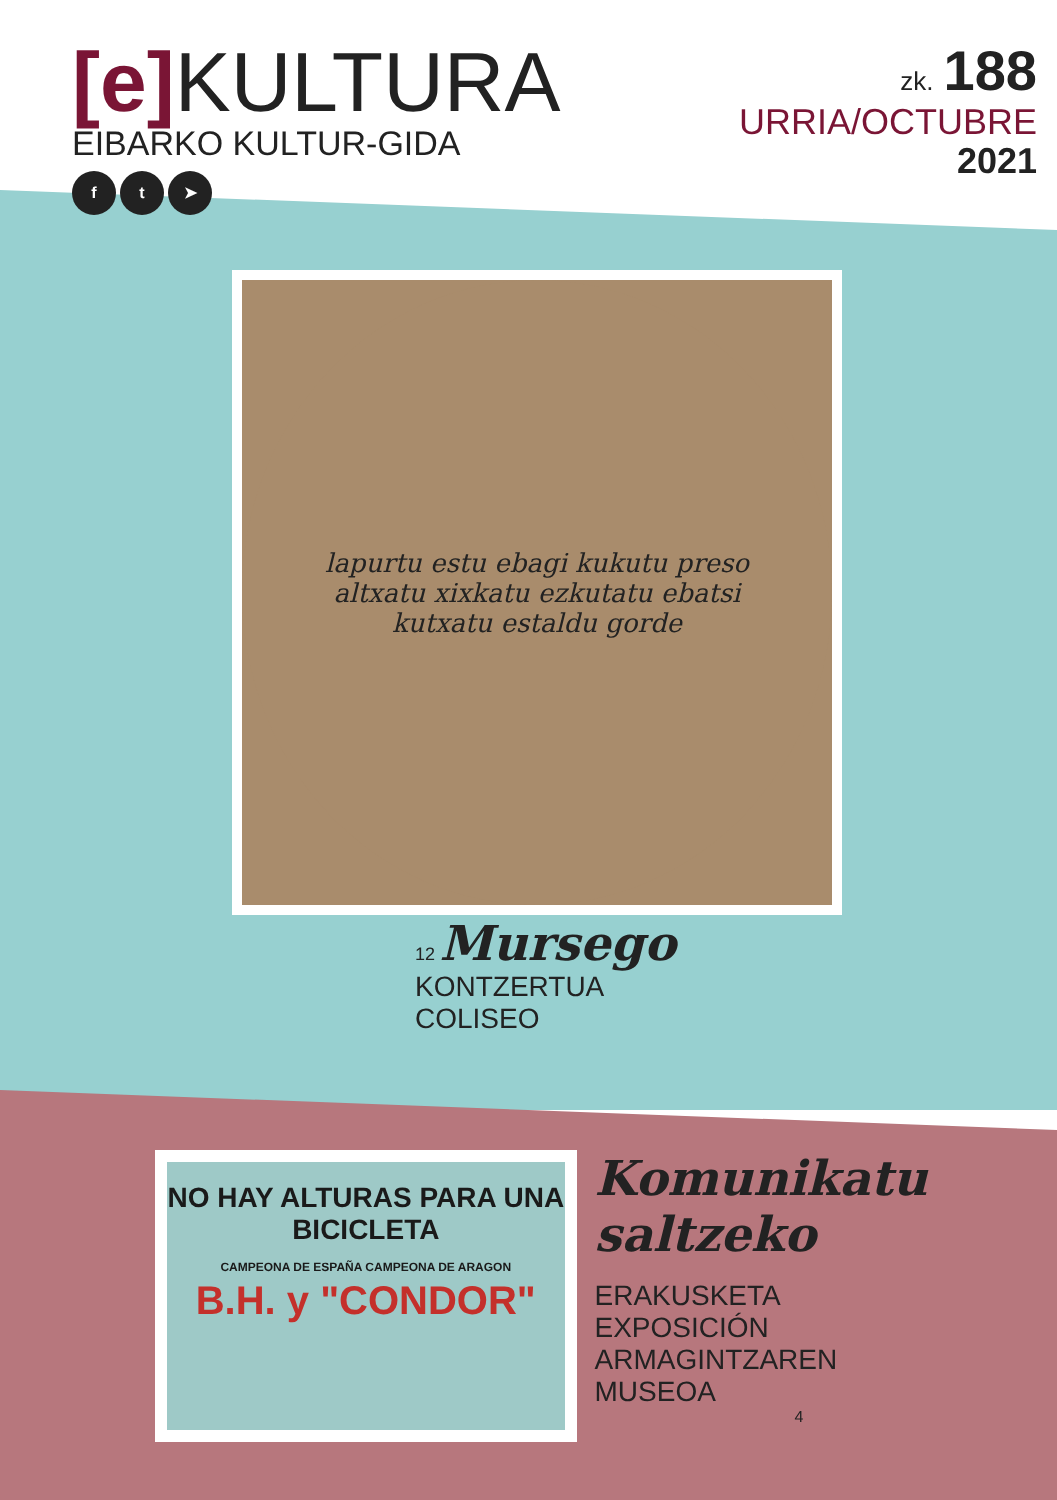[e] KULTURA
EIBARKO KULTUR-GIDA
f t ➤
zk. 188
URRIA/OCTUBRE
2021
lapurtu estu ebagi kukutu preso altxatu xixkatu ezkutatu ebatsi kutxatu estaldu gorde
12 Mursego
KONTZERTUA
COLISEO
NO HAY ALTURAS PARA UNA BICICLETA
CAMPEONA DE ESPAÑA CAMPEONA DE ARAGON
B.H. y "CONDOR"
Komunikatu saltzeko
ERAKUSKETA
EXPOSICIÓN
ARMAGINTZAREN
MUSEOA
4